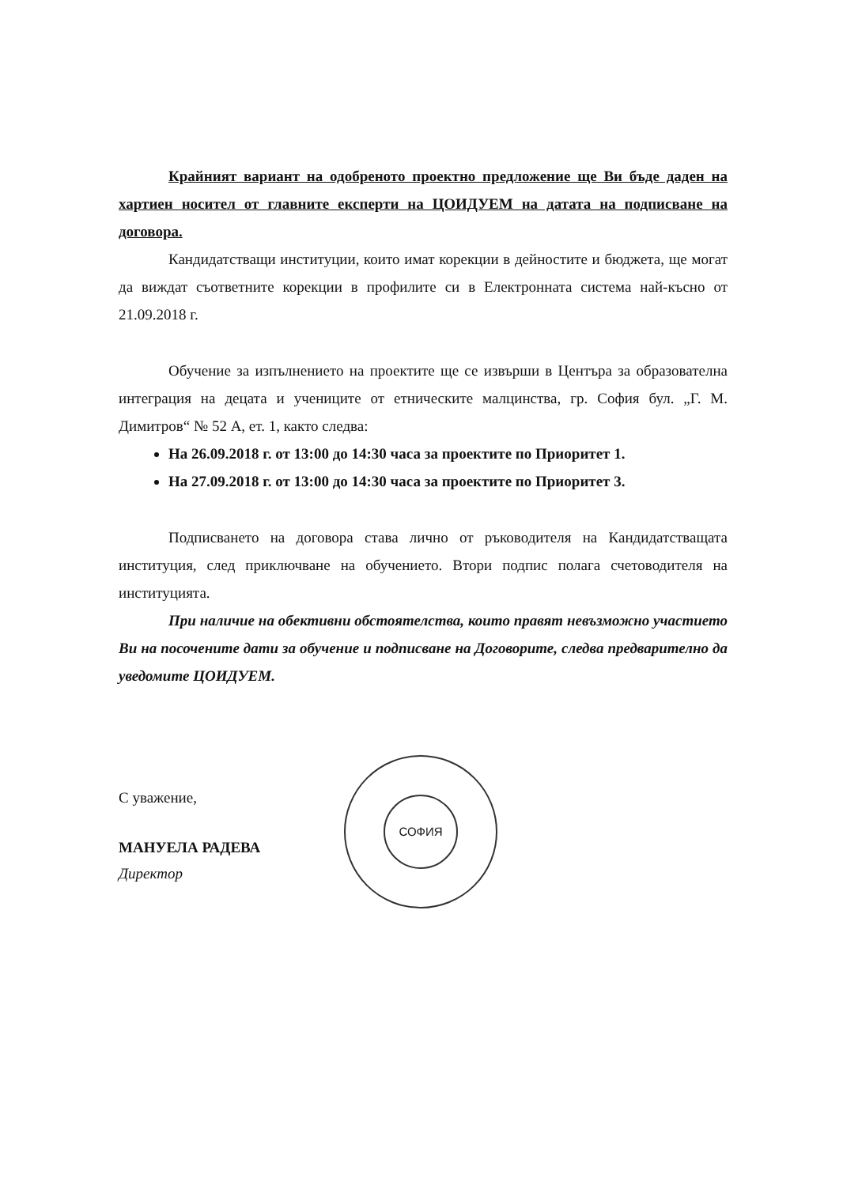Крайният вариант на одобреното проектно предложение ще Ви бъде даден на хартиен носител от главните експерти на ЦОИДУЕМ на датата на подписване на договора.
Кандидатстващи институции, които имат корекции в дейностите и бюджета, ще могат да виждат съответните корекции в профилите си в Електронната система най-късно от 21.09.2018 г.
Обучение за изпълнението на проектите ще се извърши в Центъра за образователна интеграция на децата и учениците от етническите малцинства, гр. София бул. „Г. М. Димитров“ № 52 А, ет. 1, както следва:
На 26.09.2018 г. от 13:00 до 14:30 часа за проектите по Приоритет 1.
На 27.09.2018 г. от 13:00 до 14:30 часа за проектите по Приоритет 3.
Подписването на договора става лично от ръководителя на Кандидатстващата институция, след приключване на обучението. Втори подпис полага счетоводителя на институцията.
При наличие на обективни обстоятелства, които правят невъзможно участието Ви на посочените дати за обучение и подписване на Договорите, следва предварително да уведомите ЦОИДУЕМ.
С уважение,
МАНУЕЛА РАДЕВА
Директор
СОФИЯ